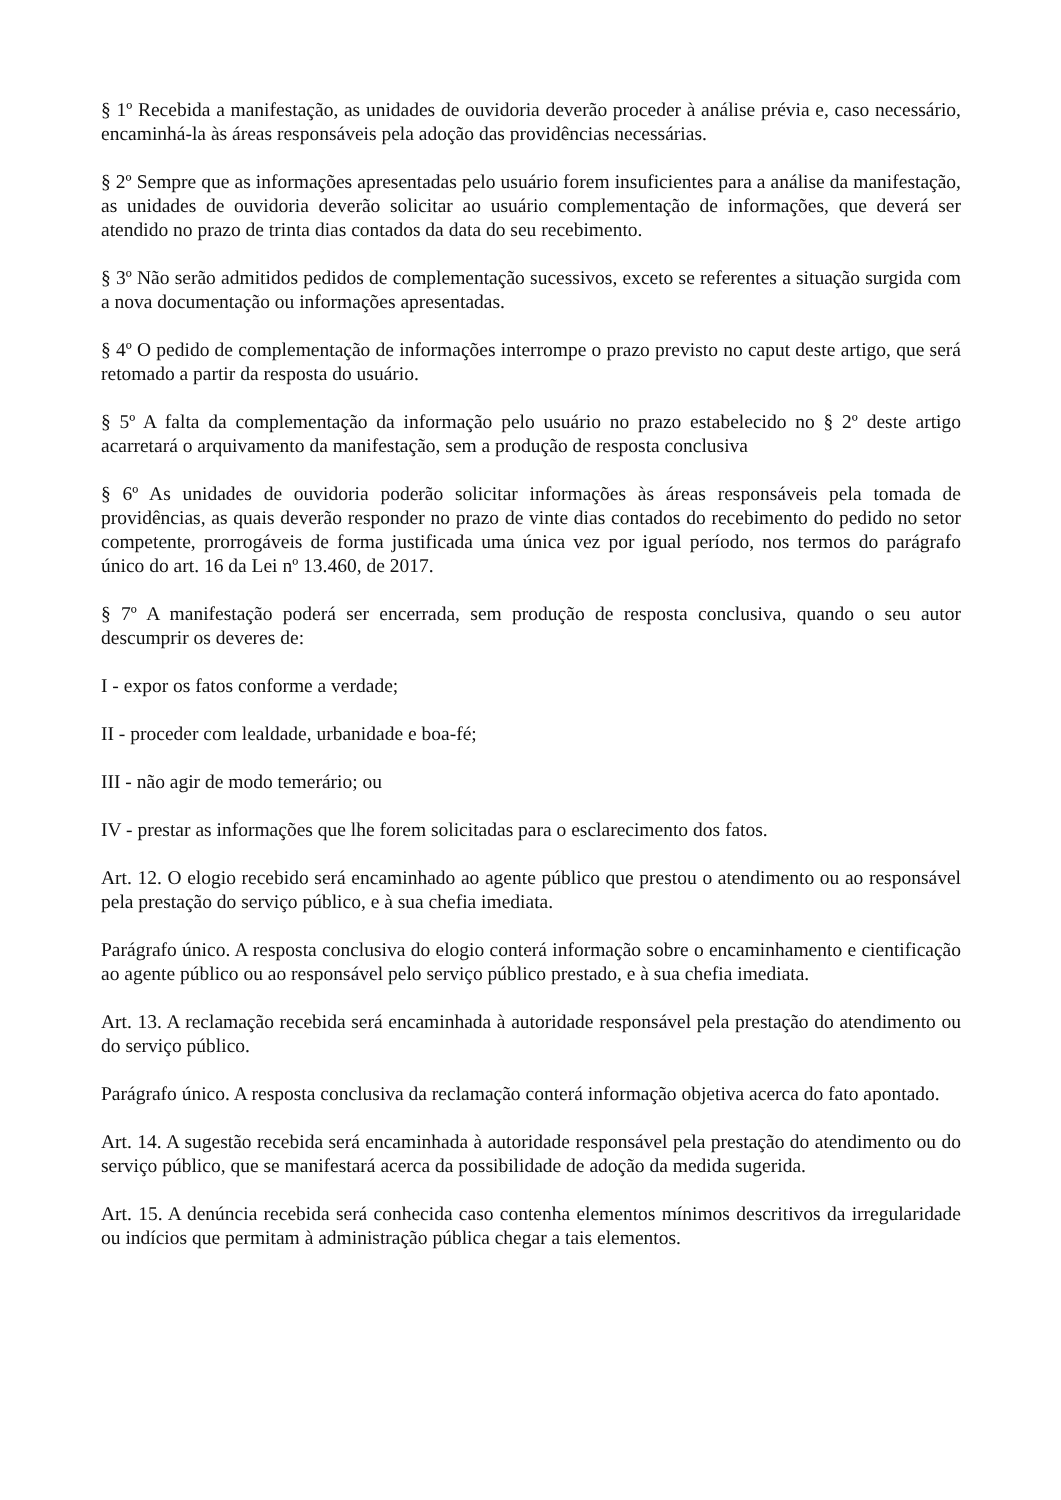§ 1º Recebida a manifestação, as unidades de ouvidoria deverão proceder à análise prévia e, caso necessário, encaminhá-la às áreas responsáveis pela adoção das providências necessárias.
§ 2º Sempre que as informações apresentadas pelo usuário forem insuficientes para a análise da manifestação, as unidades de ouvidoria deverão solicitar ao usuário complementação de informações, que deverá ser atendido no prazo de trinta dias contados da data do seu recebimento.
§ 3º Não serão admitidos pedidos de complementação sucessivos, exceto se referentes a situação surgida com a nova documentação ou informações apresentadas.
§ 4º O pedido de complementação de informações interrompe o prazo previsto no caput deste artigo, que será retomado a partir da resposta do usuário.
§ 5º A falta da complementação da informação pelo usuário no prazo estabelecido no § 2º deste artigo acarretará o arquivamento da manifestação, sem a produção de resposta conclusiva
§ 6º As unidades de ouvidoria poderão solicitar informações às áreas responsáveis pela tomada de providências, as quais deverão responder no prazo de vinte dias contados do recebimento do pedido no setor competente, prorrogáveis de forma justificada uma única vez por igual período, nos termos do parágrafo único do art. 16 da Lei nº 13.460, de 2017.
§ 7º A manifestação poderá ser encerrada, sem produção de resposta conclusiva, quando o seu autor descumprir os deveres de:
I - expor os fatos conforme a verdade;
II - proceder com lealdade, urbanidade e boa-fé;
III - não agir de modo temerário; ou
IV - prestar as informações que lhe forem solicitadas para o esclarecimento dos fatos.
Art. 12. O elogio recebido será encaminhado ao agente público que prestou o atendimento ou ao responsável pela prestação do serviço público, e à sua chefia imediata.
Parágrafo único. A resposta conclusiva do elogio conterá informação sobre o encaminhamento e cientificação ao agente público ou ao responsável pelo serviço público prestado, e à sua chefia imediata.
Art. 13. A reclamação recebida será encaminhada à autoridade responsável pela prestação do atendimento ou do serviço público.
Parágrafo único. A resposta conclusiva da reclamação conterá informação objetiva acerca do fato apontado.
Art. 14. A sugestão recebida será encaminhada à autoridade responsável pela prestação do atendimento ou do serviço público, que se manifestará acerca da possibilidade de adoção da medida sugerida.
Art. 15. A denúncia recebida será conhecida caso contenha elementos mínimos descritivos da irregularidade ou indícios que permitam à administração pública chegar a tais elementos.